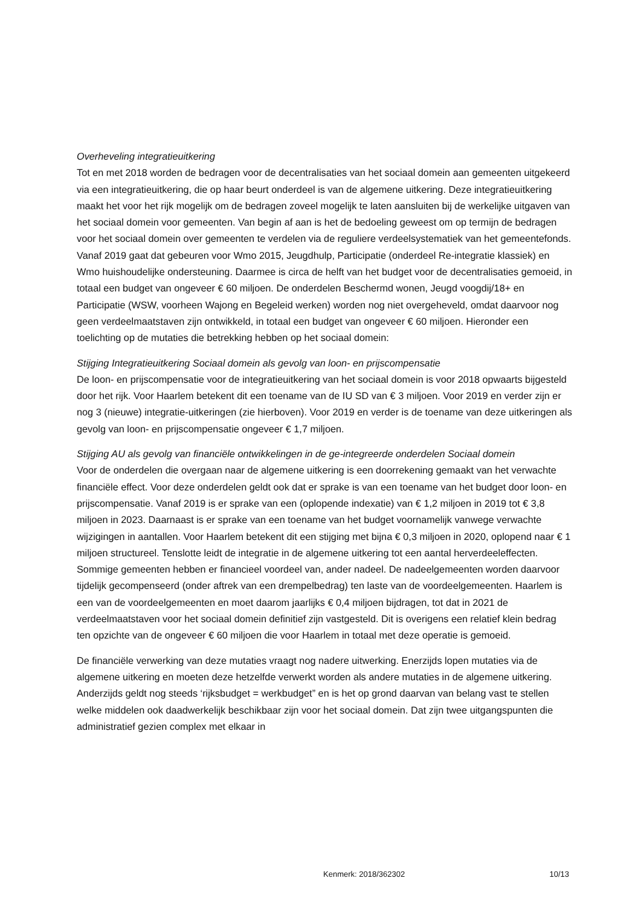Overheveling integratieuitkering
Tot en met 2018 worden de bedragen voor de decentralisaties van het sociaal domein aan gemeenten uitgekeerd via een integratieuitkering, die op haar beurt onderdeel is van de algemene uitkering. Deze integratieuitkering maakt het voor het rijk mogelijk om de bedragen zoveel mogelijk te laten aansluiten bij de werkelijke uitgaven van het sociaal domein voor gemeenten. Van begin af aan is het de bedoeling geweest om op termijn de bedragen voor het sociaal domein over gemeenten te verdelen via de reguliere verdeelsystematiek van het gemeentefonds. Vanaf 2019 gaat dat gebeuren voor Wmo 2015, Jeugdhulp, Participatie (onderdeel Re-integratie klassiek) en Wmo huishoudelijke ondersteuning. Daarmee is circa de helft van het budget voor de decentralisaties gemoeid, in totaal een budget van ongeveer € 60 miljoen. De onderdelen Beschermd wonen, Jeugd voogdij/18+ en Participatie (WSW, voorheen Wajong en Begeleid werken) worden nog niet overgeheveld, omdat daarvoor nog geen verdeelmaatstaven zijn ontwikkeld, in totaal een budget van ongeveer € 60 miljoen. Hieronder een toelichting op de mutaties die betrekking hebben op het sociaal domein:
Stijging Integratieuitkering Sociaal domein als gevolg van loon- en prijscompensatie
De loon- en prijscompensatie voor de integratieuitkering van het sociaal domein is voor 2018 opwaarts bijgesteld door het rijk. Voor Haarlem betekent dit een toename van de IU SD van € 3 miljoen. Voor 2019 en verder zijn er nog 3 (nieuwe) integratie-uitkeringen (zie hierboven). Voor 2019 en verder is de toename van deze uitkeringen als gevolg van loon- en prijscompensatie ongeveer € 1,7 miljoen.
Stijging AU als gevolg van financiële ontwikkelingen in de ge-integreerde onderdelen Sociaal domein
Voor de onderdelen die overgaan naar de algemene uitkering is een doorrekening gemaakt van het verwachte financiële effect. Voor deze onderdelen geldt ook dat er sprake is van een toename van het budget door loon- en prijscompensatie. Vanaf 2019 is er sprake van een (oplopende indexatie) van € 1,2 miljoen in 2019 tot € 3,8 miljoen in 2023. Daarnaast is er sprake van een toename van het budget voornamelijk vanwege verwachte wijzigingen in aantallen. Voor Haarlem betekent dit een stijging met bijna € 0,3 miljoen in 2020, oplopend naar € 1 miljoen structureel. Tenslotte leidt de integratie in de algemene uitkering tot een aantal herverdeeleffecten. Sommige gemeenten hebben er financieel voordeel van, ander nadeel. De nadeelgemeenten worden daarvoor tijdelijk gecompenseerd (onder aftrek van een drempelbedrag) ten laste van de voordeelgemeenten. Haarlem is een van de voordeelgemeenten en moet daarom jaarlijks € 0,4 miljoen bijdragen, tot dat in 2021 de verdeelmaatstaven voor het sociaal domein definitief zijn vastgesteld. Dit is overigens een relatief klein bedrag ten opzichte van de ongeveer € 60 miljoen die voor Haarlem in totaal met deze operatie is gemoeid.
De financiële verwerking van deze mutaties vraagt nog nadere uitwerking. Enerzijds lopen mutaties via de algemene uitkering en moeten deze hetzelfde verwerkt worden als andere mutaties in de algemene uitkering. Anderzijds geldt nog steeds ‘rijksbudget = werkbudget” en is het op grond daarvan van belang vast te stellen welke middelen ook daadwerkelijk beschikbaar zijn voor het sociaal domein. Dat zijn twee uitgangspunten die administratief gezien complex met elkaar in
Kenmerk: 2018/362302 10/13